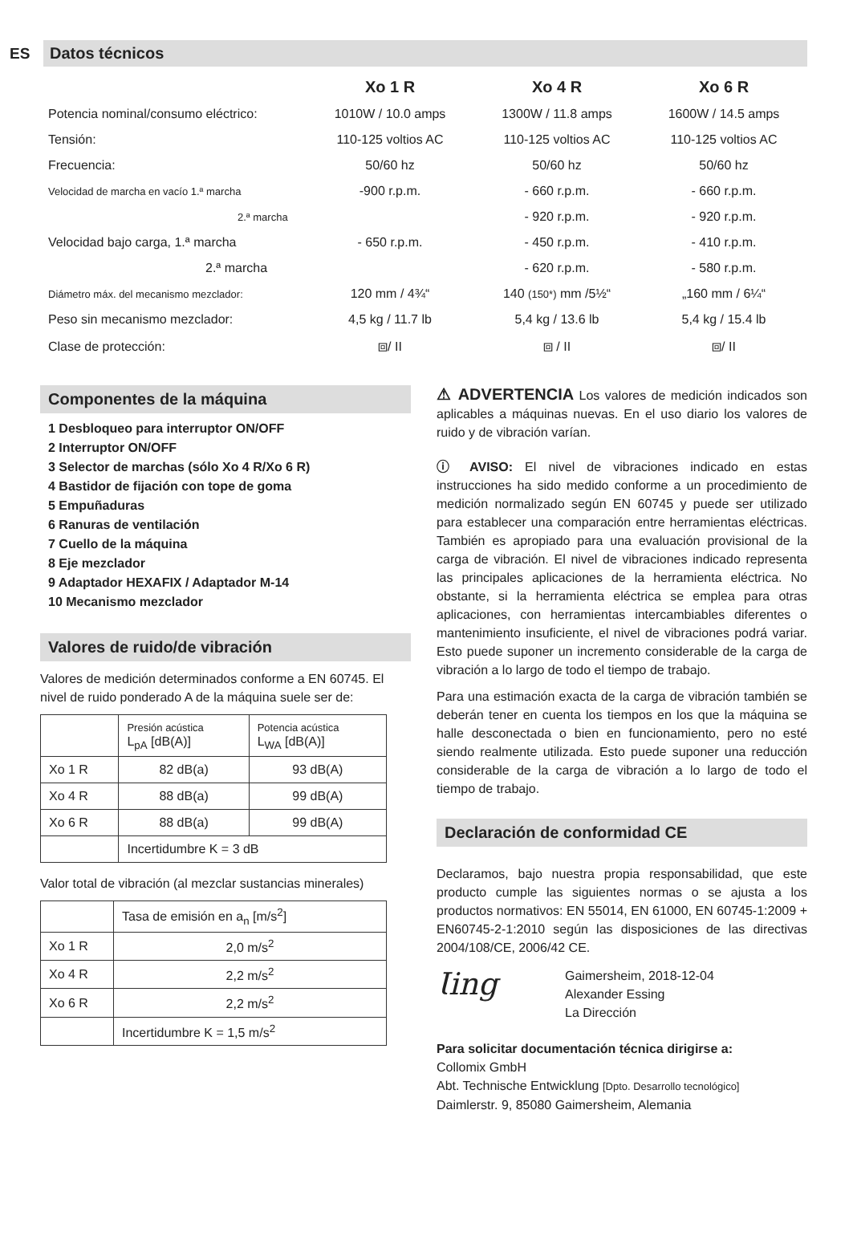ES
Datos técnicos
| | Xo 1 R | Xo 4 R | Xo 6 R |
| --- | --- | --- | --- |
| Potencia nominal/consumo eléctrico: | 1010W / 10.0 amps | 1300W / 11.8 amps | 1600W / 14.5 amps |
| Tensión: | 110-125 voltios AC | 110-125 voltios AC | 110-125 voltios AC |
| Frecuencia: | 50/60 hz | 50/60 hz | 50/60 hz |
| Velocidad de marcha en vacío 1.ª marcha | -900 r.p.m. | - 660 r.p.m. | - 660 r.p.m. |
| 2.ª marcha | | - 920 r.p.m. | - 920 r.p.m. |
| Velocidad bajo carga, 1.ª marcha | - 650 r.p.m. | - 450 r.p.m. | - 410 r.p.m. |
| 2.ª marcha | | - 620 r.p.m. | - 580 r.p.m. |
| Diámetro máx. del mecanismo mezclador: | 120 mm / 4¾“ | 140 (150*) mm /5½“ | „160 mm / 6¼“ |
| Peso sin mecanismo mezclador: | 4,5 kg / 11.7 lb | 5,4 kg / 13.6 lb | 5,4 kg / 15.4 lb |
| Clase de protección: | ⧈/ II | ⧈ / II | ⧈/ II |
Componentes de la máquina
1 Desbloqueo para interruptor ON/OFF
2 Interruptor ON/OFF
3 Selector de marchas (sólo Xo 4 R/Xo 6 R)
4 Bastidor de fijación con tope de goma
5 Empuñaduras
6 Ranuras de ventilación
7 Cuello de la máquina
8 Eje mezclador
9 Adaptador HEXAFIX / Adaptador M-14
10 Mecanismo mezclador
Valores de ruido/de vibración
Valores de medición determinados conforme a EN 60745. El nivel de ruido ponderado A de la máquina suele ser de:
| | Presión acústica L<sub>pA</sub> [dB(A)] | Potencia acústica L<sub>WA</sub> [dB(A)] |
| Xo 1 R | 82 dB(a) | 93 dB(A) |
| Xo 4 R | 88 dB(a) | 99 dB(A) |
| Xo 6 R | 88 dB(a) | 99 dB(A) |
| | Incertidumbre K = 3 dB | |
Valor total de vibración (al mezclar sustancias minerales)
| | Tasa de emisión en a<sub>n</sub> [m/s<sup>2</sup>] |
| Xo 1 R | 2,0 m/s<sup>2</sup> |
| Xo 4 R | 2,2 m/s<sup>2</sup> |
| Xo 6 R | 2,2 m/s<sup>2</sup> |
| | Incertidumbre K = 1,5 m/s<sup>2</sup> |
⚠ ADVERTENCIA Los valores de medición indicados son aplicables a máquinas nuevas. En el uso diario los valores de ruido y de vibración varían.
ⓘ AVISO: El nivel de vibraciones indicado en estas instrucciones ha sido medido conforme a un procedimiento de medición normalizado según EN 60745 y puede ser utilizado para establecer una comparación entre herramientas eléctricas. También es apropiado para una evaluación provisional de la carga de vibración. El nivel de vibraciones indicado representa las principales aplicaciones de la herramienta eléctrica. No obstante, si la herramienta eléctrica se emplea para otras aplicaciones, con herramientas intercambiables diferentes o mantenimiento insuficiente, el nivel de vibraciones podrá variar. Esto puede suponer un incremento considerable de la carga de vibración a lo largo de todo el tiempo de trabajo.
Para una estimación exacta de la carga de vibración también se deberán tener en cuenta los tiempos en los que la máquina se halle desconectada o bien en funcionamiento, pero no esté siendo realmente utilizada. Esto puede suponer una reducción considerable de la carga de vibración a lo largo de todo el tiempo de trabajo.
Declaración de conformidad CE
Declaramos, bajo nuestra propia responsabilidad, que este producto cumple las siguientes normas o se ajusta a los productos normativos: EN 55014, EN 61000, EN 60745-1:2009 + EN60745-2-1:2010 según las disposiciones de las directivas 2004/108/CE, 2006/42 CE.
Ɩing
Gaimersheim, 2018-12-04
Alexander Essing
La Dirección
Para solicitar documentación técnica dirigirse a:
Collomix GmbH
Abt. Technische Entwicklung [Dpto. Desarrollo tecnológico]
Daimlerstr. 9, 85080 Gaimersheim, Alemania